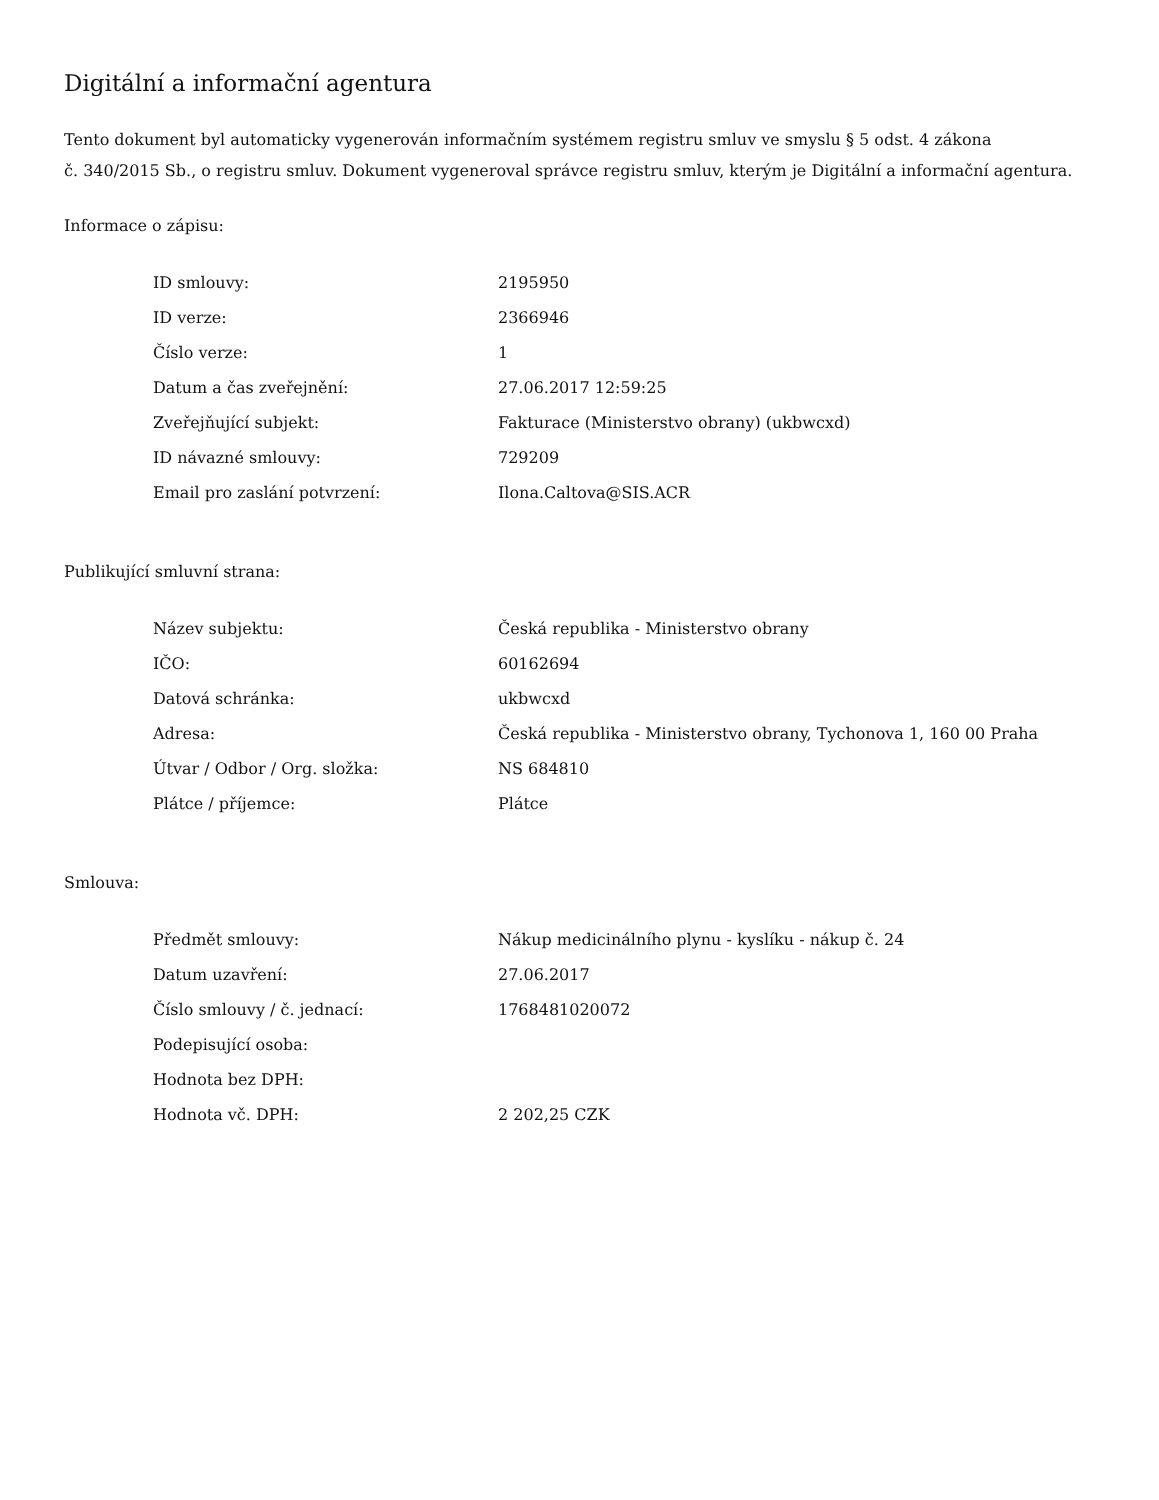Digitální a informační agentura
Tento dokument byl automaticky vygenerován informačním systémem registru smluv ve smyslu § 5 odst. 4 zákona
č. 340/2015 Sb., o registru smluv. Dokument vygeneroval správce registru smluv, kterým je Digitální a informační agentura.
Informace o zápisu:
| ID smlouvy: | 2195950 |
| ID verze: | 2366946 |
| Číslo verze: | 1 |
| Datum a čas zveřejnění: | 27.06.2017 12:59:25 |
| Zveřejňující subjekt: | Fakturace (Ministerstvo obrany) (ukbwcxd) |
| ID návazné smlouvy: | 729209 |
| Email pro zaslání potvrzení: | Ilona.Caltova@SIS.ACR |
Publikující smluvní strana:
| Název subjektu: | Česká republika - Ministerstvo obrany |
| IČO: | 60162694 |
| Datová schránka: | ukbwcxd |
| Adresa: | Česká republika - Ministerstvo obrany, Tychonova 1, 160 00 Praha |
| Útvar / Odbor / Org. složka: | NS 684810 |
| Plátce / příjemce: | Plátce |
Smlouva:
| Předmět smlouvy: | Nákup medicinálního plynu - kyslíku - nákup č. 24 |
| Datum uzavření: | 27.06.2017 |
| Číslo smlouvy / č. jednací: | 1768481020072 |
| Podepisující osoba: | |
| Hodnota bez DPH: | |
| Hodnota vč. DPH: | 2 202,25 CZK |